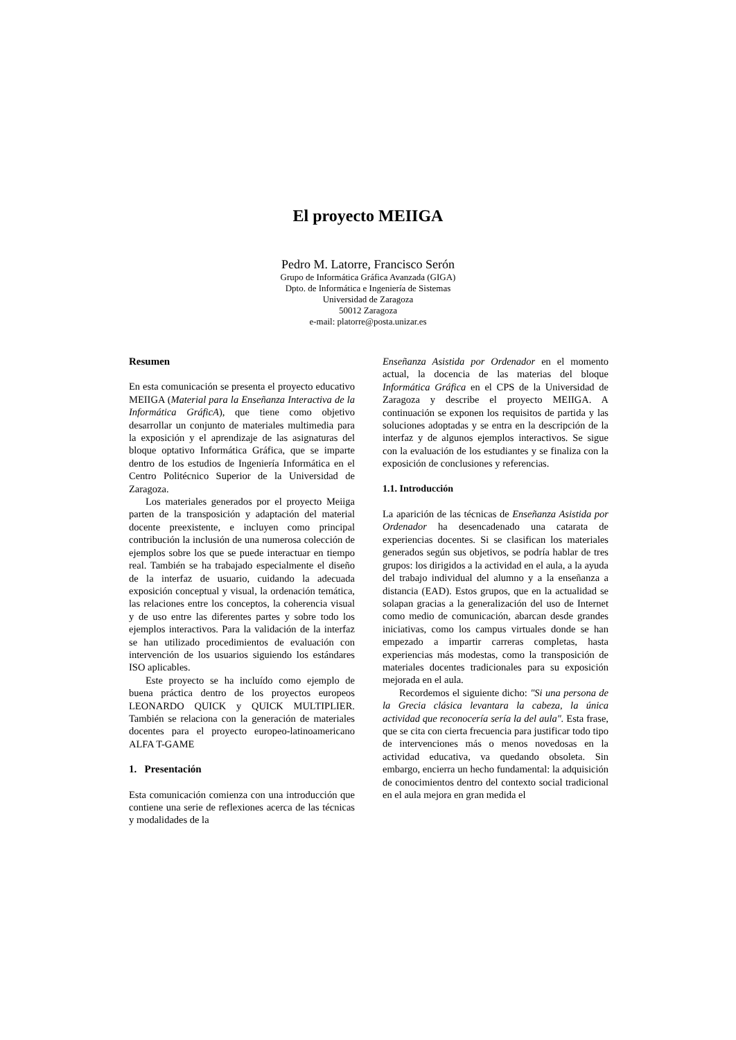El proyecto MEIIGA
Pedro M. Latorre, Francisco Serón
Grupo de Informática Gráfica Avanzada (GIGA)
Dpto. de Informática e Ingeniería de Sistemas
Universidad de Zaragoza
50012 Zaragoza
e-mail: platorre@posta.unizar.es
Resumen
En esta comunicación se presenta el proyecto educativo MEIIGA (Material para la Enseñanza Interactiva de la Informática GráficA), que tiene como objetivo desarrollar un conjunto de materiales multimedia para la exposición y el aprendizaje de las asignaturas del bloque optativo Informática Gráfica, que se imparte dentro de los estudios de Ingeniería Informática en el Centro Politécnico Superior de la Universidad de Zaragoza.
Los materiales generados por el proyecto Meiiga parten de la transposición y adaptación del material docente preexistente, e incluyen como principal contribución la inclusión de una numerosa colección de ejemplos sobre los que se puede interactuar en tiempo real. También se ha trabajado especialmente el diseño de la interfaz de usuario, cuidando la adecuada exposición conceptual y visual, la ordenación temática, las relaciones entre los conceptos, la coherencia visual y de uso entre las diferentes partes y sobre todo los ejemplos interactivos. Para la validación de la interfaz se han utilizado procedimientos de evaluación con intervención de los usuarios siguiendo los estándares ISO aplicables.
Este proyecto se ha incluído como ejemplo de buena práctica dentro de los proyectos europeos LEONARDO QUICK y QUICK MULTIPLIER. También se relaciona con la generación de materiales docentes para el proyecto europeo-latinoamericano ALFA T-GAME
1. Presentación
Esta comunicación comienza con una introducción que contiene una serie de reflexiones acerca de las técnicas y modalidades de la
Enseñanza Asistida por Ordenador en el momento actual, la docencia de las materias del bloque Informática Gráfica en el CPS de la Universidad de Zaragoza y describe el proyecto MEIIGA. A continuación se exponen los requisitos de partida y las soluciones adoptadas y se entra en la descripción de la interfaz y de algunos ejemplos interactivos. Se sigue con la evaluación de los estudiantes y se finaliza con la exposición de conclusiones y referencias.
1.1. Introducción
La aparición de las técnicas de Enseñanza Asistida por Ordenador ha desencadenado una catarata de experiencias docentes. Si se clasifican los materiales generados según sus objetivos, se podría hablar de tres grupos: los dirigidos a la actividad en el aula, a la ayuda del trabajo individual del alumno y a la enseñanza a distancia (EAD). Estos grupos, que en la actualidad se solapan gracias a la generalización del uso de Internet como medio de comunicación, abarcan desde grandes iniciativas, como los campus virtuales donde se han empezado a impartir carreras completas, hasta experiencias más modestas, como la transposición de materiales docentes tradicionales para su exposición mejorada en el aula.
Recordemos el siguiente dicho: "Si una persona de la Grecia clásica levantara la cabeza, la única actividad que reconocería sería la del aula". Esta frase, que se cita con cierta frecuencia para justificar todo tipo de intervenciones más o menos novedosas en la actividad educativa, va quedando obsoleta. Sin embargo, encierra un hecho fundamental: la adquisición de conocimientos dentro del contexto social tradicional en el aula mejora en gran medida el